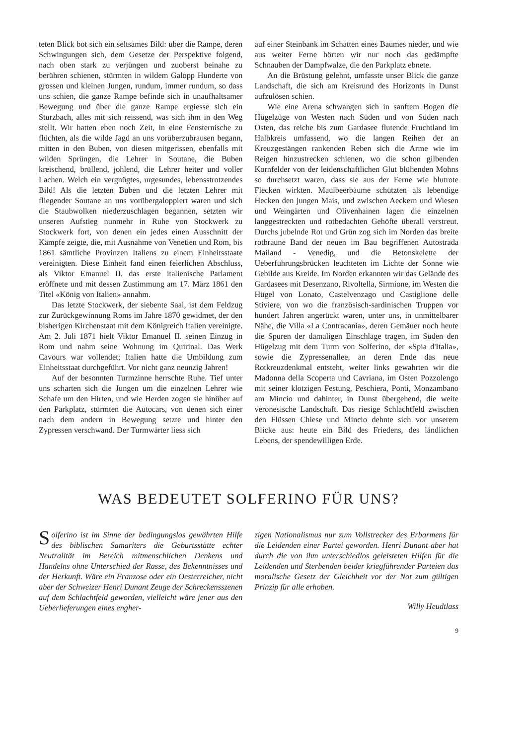teten Blick bot sich ein seltsames Bild: über die Rampe, deren Schwingungen sich, dem Gesetze der Perspektive folgend, nach oben stark zu verjüngen und zuoberst beinahe zu berühren schienen, stürmten in wildem Galopp Hunderte von grossen und kleinen Jungen, rundum, immer rundum, so dass uns schien, die ganze Rampe befinde sich in unaufhaltsamer Bewegung und über die ganze Rampe ergiesse sich ein Sturzbach, alles mit sich reissend, was sich ihm in den Weg stellt. Wir hatten eben noch Zeit, in eine Fensternische zu flüchten, als die wilde Jagd an uns vorüberzubrausen begann, mitten in den Buben, von diesen mitgerissen, ebenfalls mit wilden Sprüngen, die Lehrer in Soutane, die Buben kreischend, brüllend, johlend, die Lehrer heiter und voller Lachen. Welch ein vergnügtes, urgesundes, lebensstrotzendes Bild! Als die letzten Buben und die letzten Lehrer mit fliegender Soutane an uns vorübergaloppiert waren und sich die Staubwolken niederzuschlagen begannen, setzten wir unseren Aufstieg nunmehr in Ruhe von Stockwerk zu Stockwerk fort, von denen ein jedes einen Ausschnitt der Kämpfe zeigte, die, mit Ausnahme von Venetien und Rom, bis 1861 sämtliche Provinzen Italiens zu einem Einheitsstaate vereinigten. Diese Einheit fand einen feierlichen Abschluss, als Viktor Emanuel II. das erste italienische Parlament eröffnete und mit dessen Zustimmung am 17. März 1861 den Titel «König von Italien» annahm.
Das letzte Stockwerk, der siebente Saal, ist dem Feldzug zur Zurückgewinnung Roms im Jahre 1870 gewidmet, der den bisherigen Kirchenstaat mit dem Königreich Italien vereinigte. Am 2. Juli 1871 hielt Viktor Emanuel II. seinen Einzug in Rom und nahm seine Wohnung im Quirinal. Das Werk Cavours war vollendet; Italien hatte die Umbildung zum Einheitsstaat durchgeführt. Vor nicht ganz neunzig Jahren!
Auf der besonnten Turmzinne herrschte Ruhe. Tief unter uns scharten sich die Jungen um die einzelnen Lehrer wie Schafe um den Hirten, und wie Herden zogen sie hinüber auf den Parkplatz, stürmten die Autocars, von denen sich einer nach dem andern in Bewegung setzte und hinter den Zypressen verschwand. Der Turmwärter liess sich
auf einer Steinbank im Schatten eines Baumes nieder, und wie aus weiter Ferne hörten wir nur noch das gedämpfte Schnauben der Dampfwalze, die den Parkplatz ebnete.
An die Brüstung gelehnt, umfasste unser Blick die ganze Landschaft, die sich am Kreisrund des Horizonts in Dunst aufzulösen schien.
Wie eine Arena schwangen sich in sanftem Bogen die Hügelzüge von Westen nach Süden und von Süden nach Osten, das reiche bis zum Gardasee flutende Fruchtland im Halbkreis umfassend, wo die langen Reihen der an Kreuzgestängen rankenden Reben sich die Arme wie im Reigen hinzustrecken schienen, wo die schon gilbenden Kornfelder von der leidenschaftlichen Glut blühenden Mohns so durchsetzt waren, dass sie aus der Ferne wie blutrote Flecken wirkten. Maulbeerbäume schützten als lebendige Hecken den jungen Mais, und zwischen Aeckern und Wiesen und Weingärten und Olivenhainen lagen die einzelnen langgestreckten und rotbedachten Gehöfte überall verstreut. Durchs jubelnde Rot und Grün zog sich im Norden das breite rotbraune Band der neuen im Bau begriffenen Autostrada Mailand - Venedig, und die Betonskelette der Ueberführungsbrücken leuchteten im Lichte der Sonne wie Gebilde aus Kreide. Im Norden erkannten wir das Gelände des Gardasees mit Desenzano, Rivoltella, Sirmione, im Westen die Hügel von Lonato, Castelvenzago und Castiglione delle Stiviere, von wo die französisch-sardinischen Truppen vor hundert Jahren angerückt waren, unter uns, in unmittelbarer Nähe, die Villa «La Contracania», deren Gemäuer noch heute die Spuren der damaligen Einschläge tragen, im Süden den Hügelzug mit dem Turm von Solferino, der «Spia d'Italia», sowie die Zypressenallee, an deren Ende das neue Rotkreuzdenkmal entsteht, weiter links gewahrten wir die Madonna della Scoperta und Cavriana, im Osten Pozzolengo mit seiner klotzigen Festung, Peschiera, Ponti, Monzambano am Mincio und dahinter, in Dunst übergehend, die weite veronesische Landschaft. Das riesige Schlachtfeld zwischen den Flüssen Chiese und Mincio dehnte sich vor unserem Blicke aus: heute ein Bild des Friedens, des ländlichen Lebens, der spendewilligen Erde.
WAS BEDEUTET SOLFERINO FÜR UNS?
Solferino ist im Sinne der bedingungslos gewährten Hilfe des biblischen Samariters die Geburtsstätte echter Neutralität im Bereich mitmenschlichen Denkens und Handelns ohne Unterschied der Rasse, des Bekenntnisses und der Herkunft. Wäre ein Franzose oder ein Oesterreicher, nicht aber der Schweizer Henri Dunant Zeuge der Schreckensszenen auf dem Schlachtfeld geworden, vielleicht wäre jener aus den Ueberlieferungen eines engher-
zigen Nationalismus nur zum Vollstrecker des Erbarmens für die Leidenden einer Partei geworden. Henri Dunant aber hat durch die von ihm unterschiedlos geleisteten Hilfen für die Leidenden und Sterbenden beider kriegführender Parteien das moralische Gesetz der Gleichheit vor der Not zum gültigen Prinzip für alle erhoben.
Willy Heudtlass
9